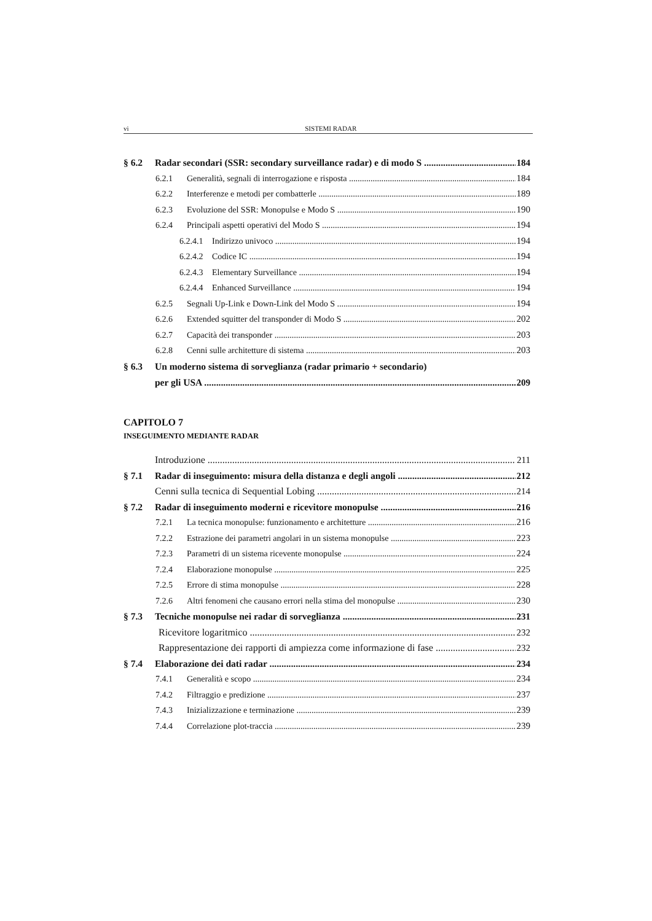vi SISTEMI RADAR
§ 6.2 Radar secondari (SSR: secondary surveillance radar) e di modo S 184
6.2.1 Generalità, segnali di interrogazione e risposta 184
6.2.2 Interferenze e metodi per combatterle 189
6.2.3 Evoluzione del SSR: Monopulse e Modo S 190
6.2.4 Principali aspetti operativi del Modo S 194
6.2.4.1 Indirizzo univoco 194
6.2.4.2 Codice IC 194
6.2.4.3 Elementary Surveillance 194
6.2.4.4 Enhanced Surveillance 194
6.2.5 Segnali Up-Link e Down-Link del Modo S 194
6.2.6 Extended squitter del transponder di Modo S 202
6.2.7 Capacità dei transponder 203
6.2.8 Cenni sulle architetture di sistema 203
§ 6.3 Un moderno sistema di sorveglianza (radar primario + secondario)
per gli USA 209
CAPITOLO 7
INSEGUIMENTO MEDIANTE RADAR
Introduzione 211
§ 7.1 Radar di inseguimento: misura della distanza e degli angoli 212
Cenni sulla tecnica di Sequential Lobing 214
§ 7.2 Radar di inseguimento moderni e ricevitore monopulse 216
7.2.1 La tecnica monopulse: funzionamento e architetture 216
7.2.2 Estrazione dei parametri angolari in un sistema monopulse 223
7.2.3 Parametri di un sistema ricevente monopulse 224
7.2.4 Elaborazione monopulse 225
7.2.5 Errore di stima monopulse 228
7.2.6 Altri fenomeni che causano errori nella stima del monopulse 230
§ 7.3 Tecniche monopulse nei radar di sorveglianza 231
Ricevitore logaritmico 232
Rappresentazione dei rapporti di ampiezza come informazione di fase 232
§ 7.4 Elaborazione dei dati radar 234
7.4.1 Generalità e scopo 234
7.4.2 Filtraggio e predizione 237
7.4.3 Inizializzazione e terminazione 239
7.4.4 Correlazione plot-traccia 239